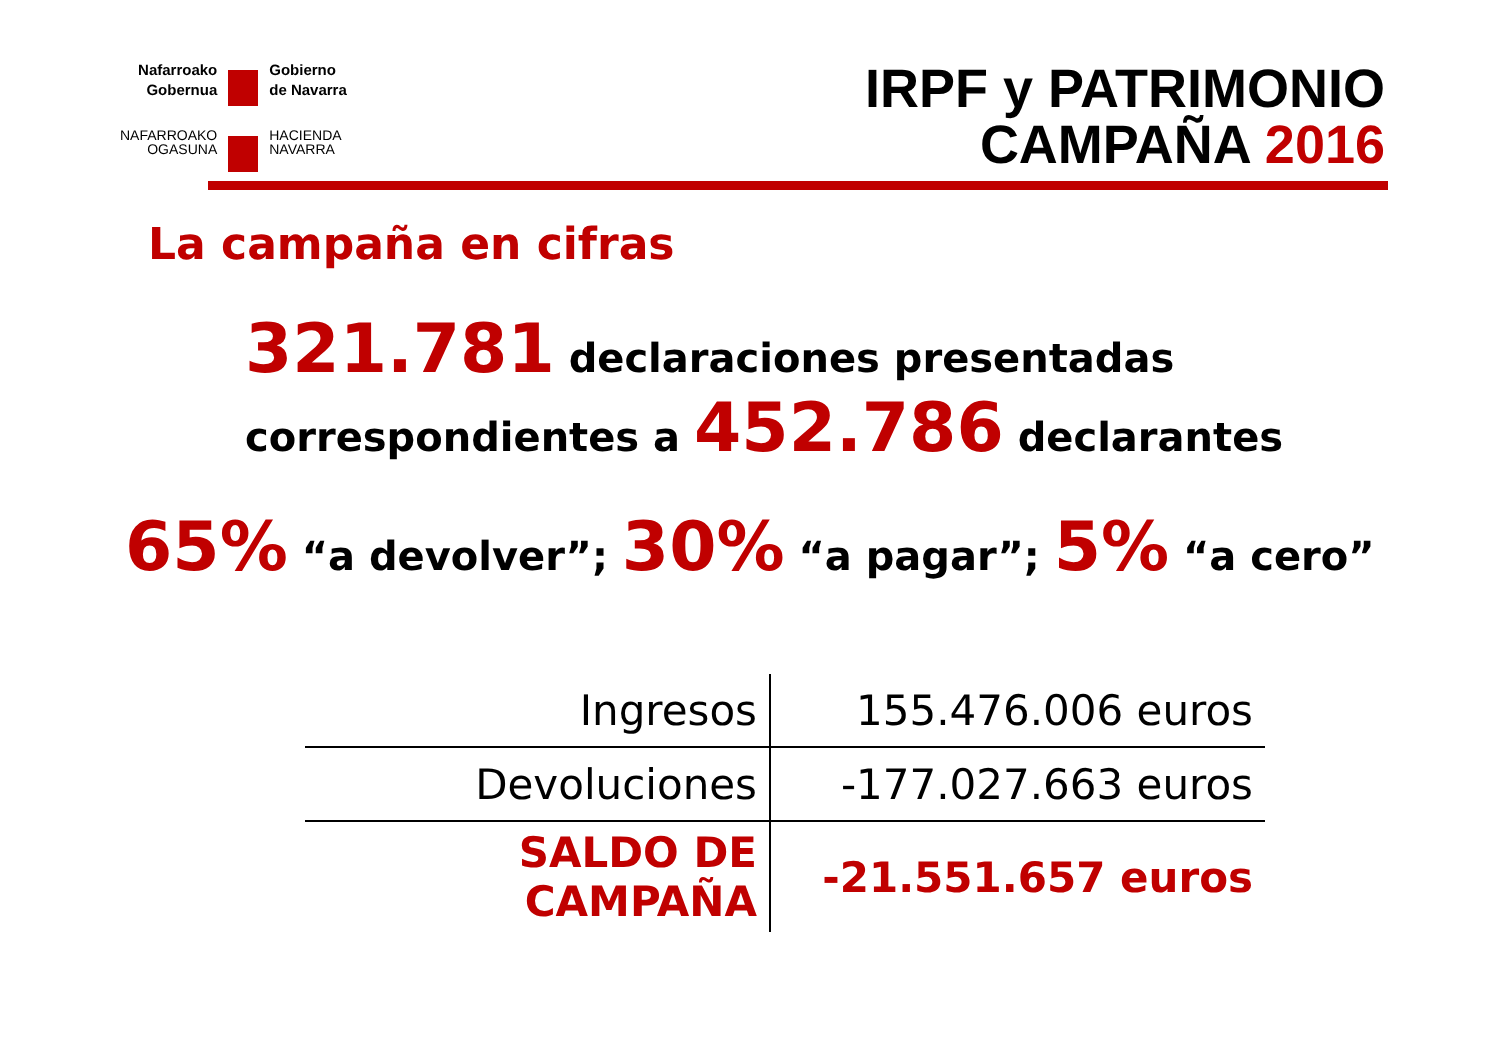Nafarroako
Gobernua
Gobierno
de Navarra
NAFARROAKO
OGASUNA
HACIENDA
NAVARRA
IRPF y PATRIMONIO
CAMPAÑA 2016
La campaña en cifras
321.781 declaraciones presentadas
correspondientes a 452.786 declarantes
65% “a devolver”; 30% “a pagar”; 5% “a cero”
| Ingresos | 155.476.006 euros |
| Devoluciones | -177.027.663 euros |
| SALDO DE CAMPAÑA | -21.551.657 euros |